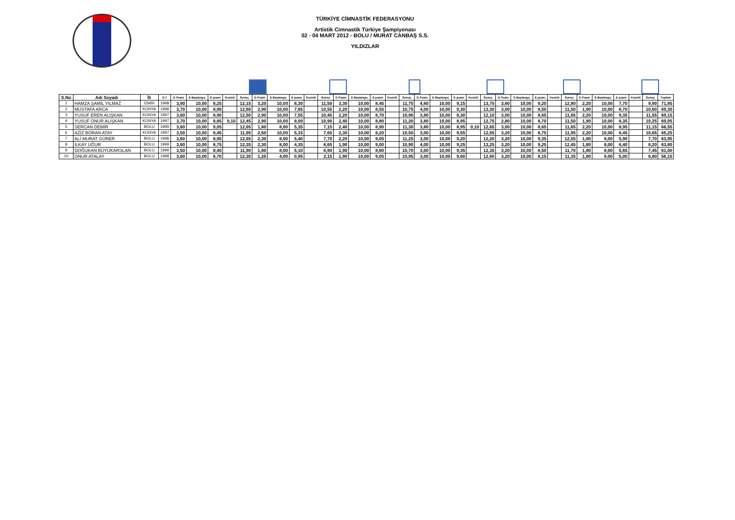TÜRKİYE CİMNASTİK FEDERASYONU
Artistik Cimnastik Türkiye Şampiyonası
02 - 04 MART 2012 - BOLU / MURAT CANBAŞ S.S.
YILDIZLAR
| S.No | Adı Soyadı | İli | D.T | D Puanı | E Başlangıç | E puanı | Kesinti | Sonuç | D Puanı | E Başlangıç | E puanı | Kesinti | Sonuç | D Puanı | E Başlangıç | E puanı | Kesinti | Sonuç | D Puanı | E Başlangıç | E puanı | Kesinti | Sonuç | D Puanı | E Başlangıç | E puanı | Kesinti | Sonuç | D Puanı | E Başlangıç | E puanı | Kesinti | Sonuç | Toplam |
| --- | --- | --- | --- | --- | --- | --- | --- | --- | --- | --- | --- | --- | --- | --- | --- | --- | --- | --- | --- | --- | --- | --- | --- | --- | --- | --- | --- | --- | --- | --- | --- | --- | --- | --- |
| 1 | HAMZA ŞAMİL YILMAZ | İZMİR | 1998 | 3,90 | 10,00 | 8,25 | | 12,15 | 3,20 | 10,00 | 8,30 | | 11,50 | 3,30 | 10,00 | 8,45 | | 11,75 | 4,60 | 10,00 | 9,15 | | 13,75 | 3,60 | 10,00 | 9,20 | | 12,80 | 2,20 | 10,00 | 7,70 | | 9,90 | 71,85 |
| 2 | MUSTAFA ARCA | KONYA | 1998 | 3,70 | 10,00 | 8,90 | | 12,60 | 2,90 | 10,00 | 7,65 | | 10,55 | 2,20 | 10,00 | 8,55 | | 10,75 | 4,00 | 10,00 | 9,30 | | 13,30 | 3,00 | 10,00 | 8,50 | | 11,50 | 1,90 | 10,00 | 8,70 | | 10,60 | 69,30 |
| 3 | YUSUF EREN ALIŞKAN | KONYA | 1997 | 3,60 | 10,00 | 8,90 | | 12,50 | 2,90 | 10,00 | 7,55 | | 10,45 | 2,20 | 10,00 | 8,70 | | 10,90 | 3,80 | 10,00 | 8,30 | | 12,10 | 3,00 | 10,00 | 8,65 | | 11,65 | 2,20 | 10,00 | 9,35 | | 11,55 | 69,15 |
| 4 | YUSUF ONUR ALIŞKAN | KONYA | 1997 | 3,70 | 10,00 | 8,85 | 0,10 | 12,45 | 2,90 | 10,00 | 8,00 | | 10,90 | 2,40 | 10,00 | 8,80 | | 11,20 | 3,80 | 10,00 | 8,95 | | 12,75 | 2,80 | 10,00 | 8,70 | | 11,50 | 1,90 | 10,00 | 8,35 | | 10,25 | 69,05 |
| 5 | SERCAN DEMİR | BOLU | 1999 | 3,60 | 10,00 | 9,05 | | 12,65 | 1,80 | 8,00 | 5,35 | | 7,15 | 2,40 | 10,00 | 8,90 | | 11,30 | 3,80 | 10,00 | 8,95 | 0,10 | 12,65 | 3,00 | 10,00 | 8,65 | | 11,65 | 2,20 | 10,00 | 8,95 | | 11,15 | 66,55 |
| 6 | AZİZ BORAN ATAY | KONYA | 1997 | 3,50 | 10,00 | 8,45 | | 11,95 | 2,50 | 10,00 | 5,15 | | 7,65 | 2,30 | 10,00 | 8,20 | | 10,50 | 3,00 | 10,00 | 9,55 | | 12,55 | 3,20 | 10,00 | 8,75 | | 11,95 | 2,20 | 10,00 | 8,45 | | 10,65 | 65,25 |
| 7 | ALİ MURAT GÜRER | BOLU | 1998 | 3,60 | 10,00 | 8,95 | | 12,55 | 2,30 | 8,00 | 5,40 | | 7,70 | 2,20 | 10,00 | 9,05 | | 11,25 | 3,00 | 10,00 | 9,20 | | 12,20 | 3,20 | 10,00 | 9,35 | | 12,55 | 1,80 | 8,00 | 5,90 | | 7,70 | 63,95 |
| 8 | İLKAY UĞUR | BOLU | 1999 | 3,60 | 10,00 | 8,75 | | 12,35 | 2,30 | 8,00 | 4,35 | | 6,65 | 1,90 | 10,00 | 9,00 | | 10,90 | 4,00 | 10,00 | 9,25 | | 13,25 | 3,20 | 10,00 | 9,25 | | 12,45 | 1,80 | 8,00 | 6,40 | | 8,20 | 63,80 |
| 9 | DOĞUKAN BÜYÜKARSLAN | BOLU | 1999 | 3,50 | 10,00 | 8,40 | | 11,90 | 1,80 | 8,00 | 5,10 | | 6,90 | 1,90 | 10,00 | 8,80 | | 10,70 | 3,00 | 10,00 | 9,35 | | 12,35 | 3,20 | 10,00 | 8,50 | | 11,70 | 1,80 | 8,00 | 5,65 | | 7,45 | 61,00 |
| 10 | ONUR ATALAY | BOLU | 1998 | 3,60 | 10,00 | 8,70 | | 12,30 | 1,20 | 4,00 | 0,95 | | 2,15 | 1,90 | 10,00 | 9,05 | | 10,95 | 3,00 | 10,00 | 9,60 | | 12,60 | 3,20 | 10,00 | 8,15 | | 11,35 | 1,80 | 8,00 | 5,00 | | 6,80 | 56,15 |